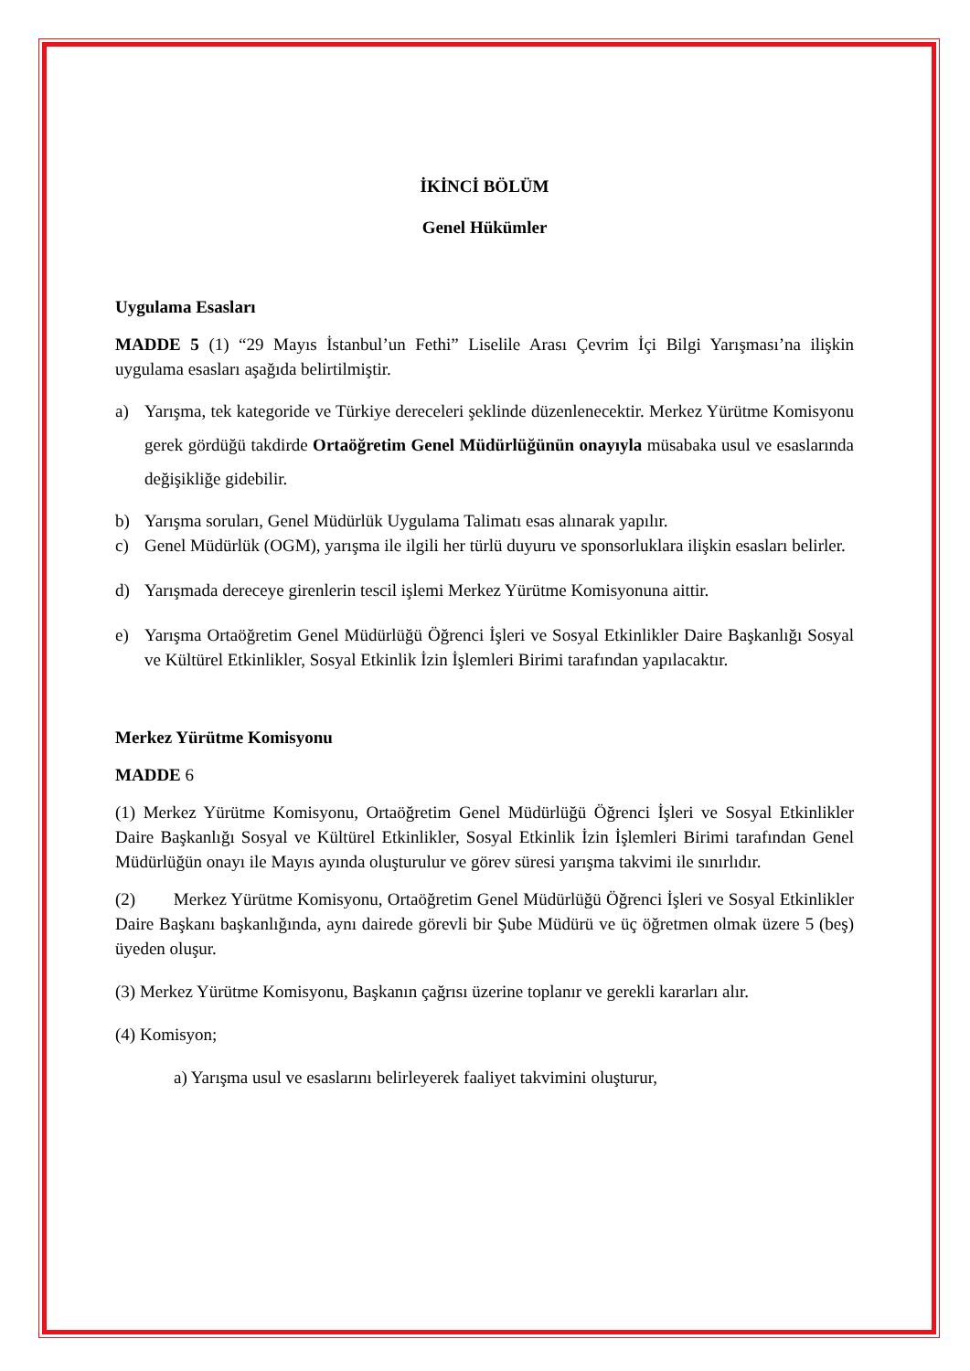İKİNCİ BÖLÜM
Genel Hükümler
Uygulama Esasları
MADDE 5 (1) “29 Mayıs İstanbul’un Fethi” Liselile Arası Çevrim İçi Bilgi Yarışması’na ilişkin uygulama esasları aşağıda belirtilmiştir.
a) Yarışma, tek kategoride ve Türkiye dereceleri şeklinde düzenlenecektir. Merkez Yürütme Komisyonu gerek gördüğü takdirde Ortaöğretim Genel Müdürlüğünün onayıyla müsabaka usul ve esaslarında değişikliğe gidebilir.
b) Yarışma soruları, Genel Müdürlük Uygulama Talimatı esas alınarak yapılır.
c) Genel Müdürlük (OGM), yarışma ile ilgili her türlü duyuru ve sponsorluklara ilişkin esasları belirler.
d) Yarışmada dereceye girenlerin tescil işlemi Merkez Yürütme Komisyonuna aittir.
e) Yarışma Ortaöğretim Genel Müdürlüğü Öğrenci İşleri ve Sosyal Etkinlikler Daire Başkanlığı Sosyal ve Kültürel Etkinlikler, Sosyal Etkinlik İzin İşlemleri Birimi tarafından yapılacaktır.
Merkez Yürütme Komisyonu
MADDE 6
(1) Merkez Yürütme Komisyonu, Ortaöğretim Genel Müdürlüğü Öğrenci İşleri ve Sosyal Etkinlikler Daire Başkanlığı Sosyal ve Kültürel Etkinlikler, Sosyal Etkinlik İzin İşlemleri Birimi tarafından Genel Müdürlüğün onayı ile Mayıs ayında oluşturulur ve görev süresi yarışma takvimi ile sınırlıdır.
(2) Merkez Yürütme Komisyonu, Ortaöğretim Genel Müdürlüğü Öğrenci İşleri ve Sosyal Etkinlikler Daire Başkanı başkanlığında, aynı dairede görevli bir Şube Müdürü ve üç öğretmen olmak üzere 5 (beş) üyeden oluşur.
(3) Merkez Yürütme Komisyonu, Başkanın çağrısı üzerine toplanır ve gerekli kararları alır.
(4) Komisyon;
a) Yarışma usul ve esaslarını belirleyerek faaliyet takvimini oluşturur,